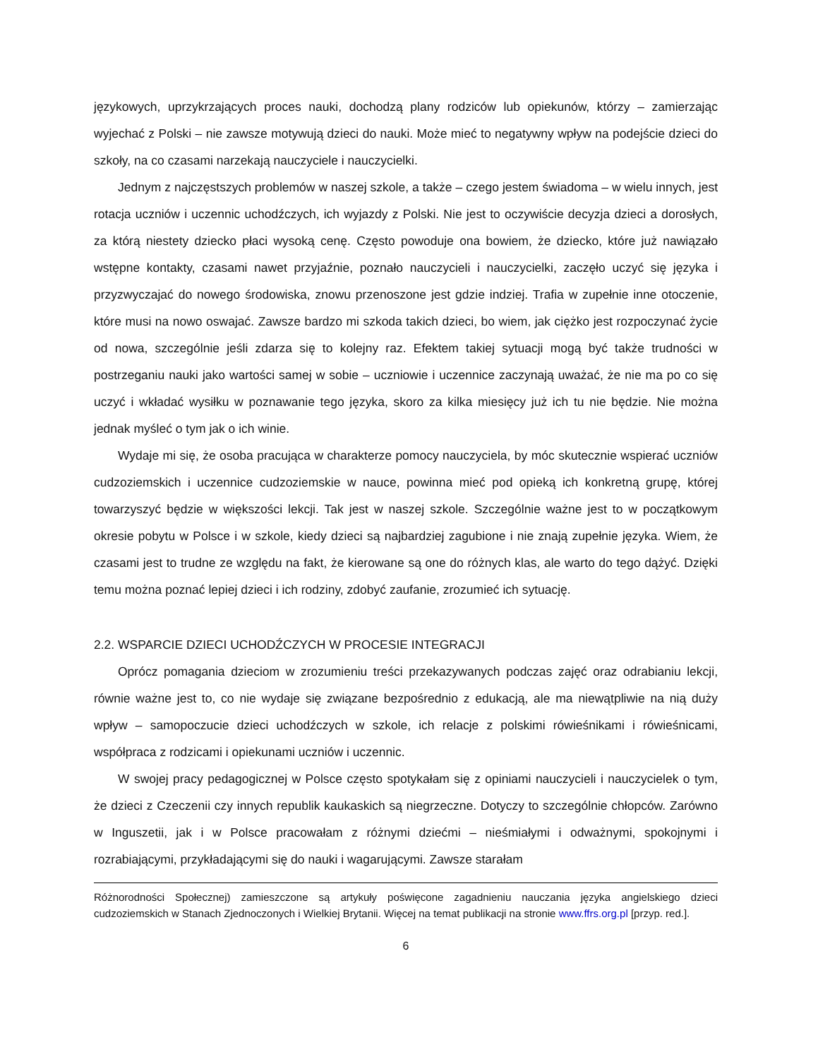językowych, uprzykrzających proces nauki, dochodzą plany rodziców lub opiekunów, którzy – zamierzając wyjechać z Polski – nie zawsze motywują dzieci do nauki. Może mieć to negatywny wpływ na podejście dzieci do szkoły, na co czasami narzekają nauczyciele i nauczycielki.
Jednym z najczęstszych problemów w naszej szkole, a także – czego jestem świadoma – w wielu innych, jest rotacja uczniów i uczennic uchodźczych, ich wyjazdy z Polski. Nie jest to oczywiście decyzja dzieci a dorosłych, za którą niestety dziecko płaci wysoką cenę. Często powoduje ona bowiem, że dziecko, które już nawiązało wstępne kontakty, czasami nawet przyjaźnie, poznało nauczycieli i nauczycielki, zaczęło uczyć się języka i przyzwyczajać do nowego środowiska, znowu przenoszone jest gdzie indziej. Trafia w zupełnie inne otoczenie, które musi na nowo oswajać. Zawsze bardzo mi szkoda takich dzieci, bo wiem, jak ciężko jest rozpoczynać życie od nowa, szczególnie jeśli zdarza się to kolejny raz. Efektem takiej sytuacji mogą być także trudności w postrzeganiu nauki jako wartości samej w sobie – uczniowie i uczennice zaczynają uważać, że nie ma po co się uczyć i wkładać wysiłku w poznawanie tego języka, skoro za kilka miesięcy już ich tu nie będzie. Nie można jednak myśleć o tym jak o ich winie.
Wydaje mi się, że osoba pracująca w charakterze pomocy nauczyciela, by móc skutecznie wspierać uczniów cudzoziemskich i uczennice cudzoziemskie w nauce, powinna mieć pod opieką ich konkretną grupę, której towarzyszyć będzie w większości lekcji. Tak jest w naszej szkole. Szczególnie ważne jest to w początkowym okresie pobytu w Polsce i w szkole, kiedy dzieci są najbardziej zagubione i nie znają zupełnie języka. Wiem, że czasami jest to trudne ze względu na fakt, że kierowane są one do różnych klas, ale warto do tego dążyć. Dzięki temu można poznać lepiej dzieci i ich rodziny, zdobyć zaufanie, zrozumieć ich sytuację.
2.2. WSPARCIE DZIECI UCHODŹCZYCH W PROCESIE INTEGRACJI
Oprócz pomagania dzieciom w zrozumieniu treści przekazywanych podczas zajęć oraz odrabianiu lekcji, równie ważne jest to, co nie wydaje się związane bezpośrednio z edukacją, ale ma niewątpliwie na nią duży wpływ – samopoczucie dzieci uchodźczych w szkole, ich relacje z polskimi rówieśnikami i rówieśnicami, współpraca z rodzicami i opiekunami uczniów i uczennic.
W swojej pracy pedagogicznej w Polsce często spotykałam się z opiniami nauczycieli i nauczycielek o tym, że dzieci z Czeczenii czy innych republik kaukaskich są niegrzeczne. Dotyczy to szczególnie chłopców. Zarówno w Inguszetii, jak i w Polsce pracowałam z różnymi dziećmi – nieśmiałymi i odważnymi, spokojnymi i rozrabiającymi, przykładającymi się do nauki i wagarującymi. Zawsze starałam
Różnorodności Społecznej) zamieszczone są artykuły poświęcone zagadnieniu nauczania języka angielskiego dzieci cudzoziemskich w Stanach Zjednoczonych i Wielkiej Brytanii. Więcej na temat publikacji na stronie www.ffrs.org.pl [przyp. red.].
6